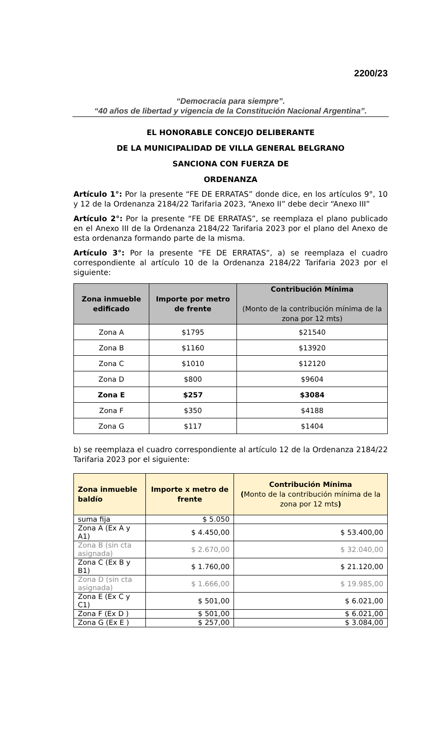2200/23
“Democracia para siempre”.
“40 años de libertad y vigencia de la Constitución Nacional Argentina”.
EL HONORABLE CONCEJO DELIBERANTE
DE LA MUNICIPALIDAD DE VILLA GENERAL BELGRANO
SANCIONA CON FUERZA DE
ORDENANZA
Artículo 1°: Por la presente “FE DE ERRATAS” donde dice, en los artículos 9°, 10 y 12 de la Ordenanza 2184/22 Tarifaria 2023, “Anexo II” debe decir “Anexo III”
Artículo 2°: Por la presente “FE DE ERRATAS”, se reemplaza el plano publicado en el Anexo III de la Ordenanza 2184/22 Tarifaria 2023 por el plano del Anexo de esta ordenanza formando parte de la misma.
Artículo 3°: Por la presente “FE DE ERRATAS”, a) se reemplaza el cuadro correspondiente al artículo 10 de la Ordenanza 2184/22 Tarifaria 2023 por el siguiente:
| Zona inmueble edificado | Importe por metro de frente | Contribución Mínima (Monto de la contribución mínima de la zona por 12 mts) |
| --- | --- | --- |
| Zona A | $1795 | $21540 |
| Zona B | $1160 | $13920 |
| Zona C | $1010 | $12120 |
| Zona D | $800 | $9604 |
| Zona E | $257 | $3084 |
| Zona F | $350 | $4188 |
| Zona G | $117 | $1404 |
b) se reemplaza el cuadro correspondiente al artículo 12 de la Ordenanza 2184/22 Tarifaria 2023 por el siguiente:
| Zona inmueble baldío | Importe x metro de frente | Contribución Mínima ( Monto de la contribución mínima de la zona por 12 mts ) |
| --- | --- | --- |
| suma fija | $ 5.050 | |
| Zona A (Ex A y A1) | $ 4.450,00 | $ 53.400,00 |
| Zona B (sin cta asignada) | $ 2.670,00 | $ 32.040,00 |
| Zona C (Ex B y B1) | $ 1.760,00 | $ 21.120,00 |
| Zona D (sin cta asignada) | $ 1.666,00 | $ 19.985,00 |
| Zona E (Ex C y C1) | $ 501,00 | $ 6.021,00 |
| Zona F (Ex D ) | $ 501,00 | $ 6.021,00 |
| Zona G (Ex E ) | $ 257,00 | $ 3.084,00 |